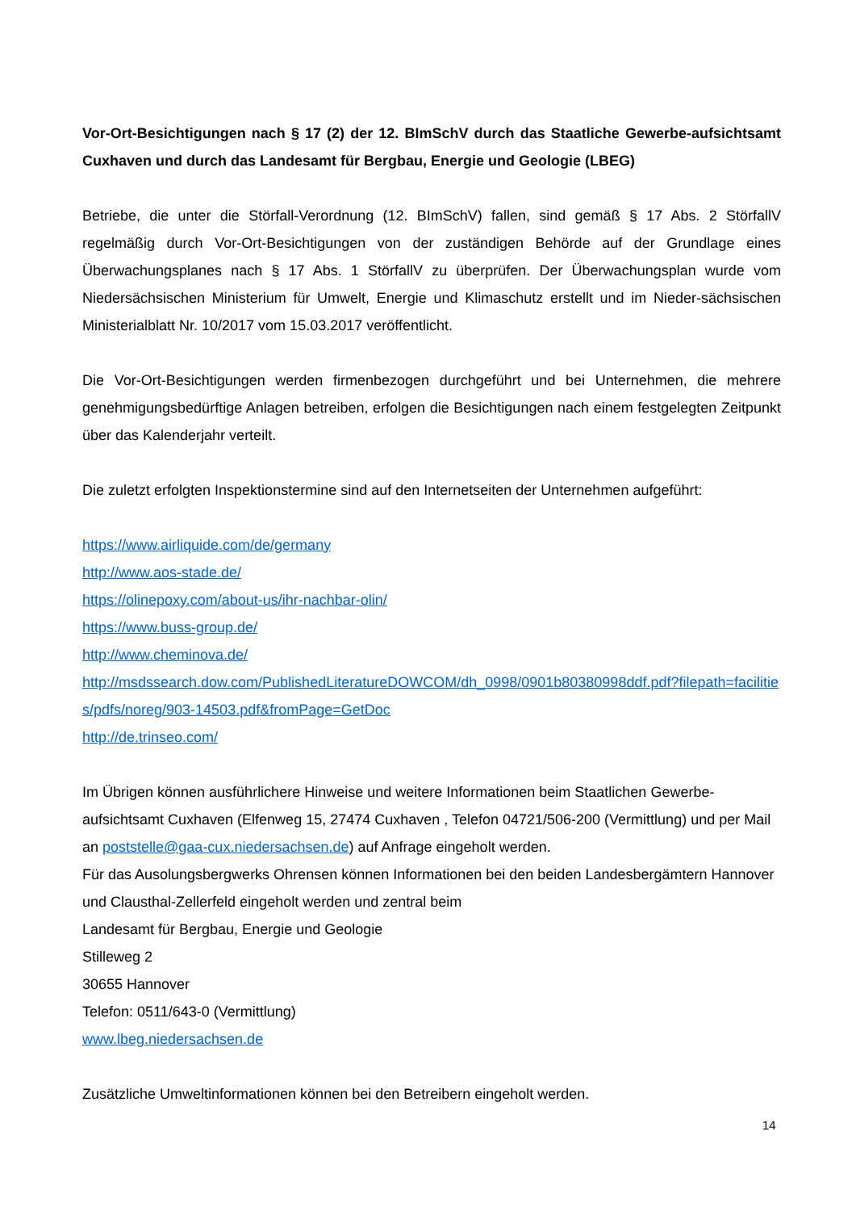Vor-Ort-Besichtigungen nach § 17 (2) der 12. BImSchV durch das Staatliche Gewerbe-aufsichtsamt Cuxhaven und durch das Landesamt für Bergbau, Energie und Geologie (LBEG)
Betriebe, die unter die Störfall-Verordnung (12. BImSchV) fallen, sind gemäß § 17 Abs. 2 StörfallV regelmäßig durch Vor-Ort-Besichtigungen von der zuständigen Behörde auf der Grundlage eines Überwachungsplanes nach § 17 Abs. 1 StörfallV zu überprüfen. Der Überwachungsplan wurde vom Niedersächsischen Ministerium für Umwelt, Energie und Klimaschutz erstellt und im Nieder-sächsischen Ministerialblatt Nr. 10/2017 vom 15.03.2017 veröffentlicht.
Die Vor-Ort-Besichtigungen werden firmenbezogen durchgeführt und bei Unternehmen, die mehrere genehmigungsbedürftige Anlagen betreiben, erfolgen die Besichtigungen nach einem festgelegten Zeitpunkt über das Kalenderjahr verteilt.
Die zuletzt erfolgten Inspektionstermine sind auf den Internetseiten der Unternehmen aufgeführt:
https://www.airliquide.com/de/germany
http://www.aos-stade.de/
https://olinepoxy.com/about-us/ihr-nachbar-olin/
https://www.buss-group.de/
http://www.cheminova.de/
http://msdssearch.dow.com/PublishedLiteratureDOWCOM/dh_0998/0901b80380998ddf.pdf?filepath=facilities/pdfs/noreg/903-14503.pdf&fromPage=GetDoc
http://de.trinseo.com/
Im Übrigen können ausführlichere Hinweise und weitere Informationen beim Staatlichen Gewerbe-aufsichtsamt Cuxhaven (Elfenweg 15, 27474 Cuxhaven , Telefon 04721/506-200 (Vermittlung) und per Mail an poststelle@gaa-cux.niedersachsen.de) auf Anfrage eingeholt werden.
Für das Ausolungsbergwerks Ohrensen können Informationen bei den beiden Landesbergämtern Hannover und Clausthal-Zellerfeld eingeholt werden und zentral beim
Landesamt für Bergbau, Energie und Geologie
Stilleweg 2
30655 Hannover
Telefon: 0511/643-0 (Vermittlung)
www.lbeg.niedersachsen.de
Zusätzliche Umweltinformationen können bei den Betreibern eingeholt werden.
14